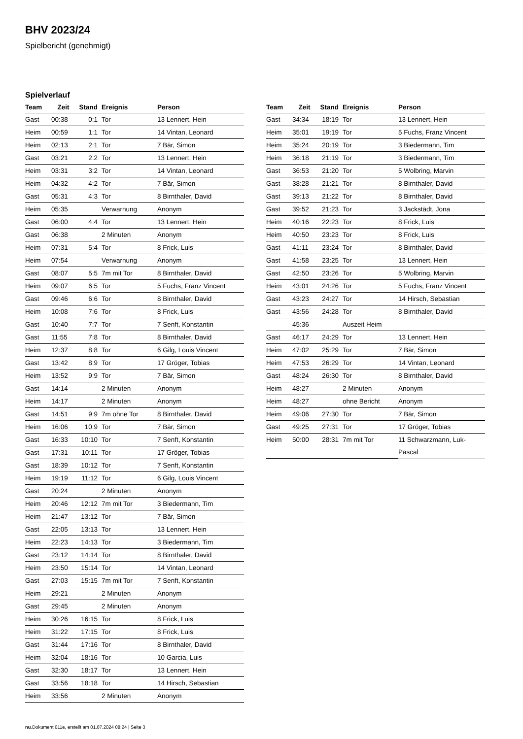BHV 2023/24
Spielbericht (genehmigt)
Spielverlauf
| Team | Zeit | Stand | Ereignis | Person |
| --- | --- | --- | --- | --- |
| Gast | 00:38 | 0:1 | Tor | 13 Lennert, Hein |
| Heim | 00:59 | 1:1 | Tor | 14 Vintan, Leonard |
| Heim | 02:13 | 2:1 | Tor | 7 Bär, Simon |
| Gast | 03:21 | 2:2 | Tor | 13 Lennert, Hein |
| Heim | 03:31 | 3:2 | Tor | 14 Vintan, Leonard |
| Heim | 04:32 | 4:2 | Tor | 7 Bär, Simon |
| Gast | 05:31 | 4:3 | Tor | 8 Birnthaler, David |
| Heim | 05:35 | | Verwarnung | Anonym |
| Gast | 06:00 | 4:4 | Tor | 13 Lennert, Hein |
| Gast | 06:38 | | 2 Minuten | Anonym |
| Heim | 07:31 | 5:4 | Tor | 8 Frick, Luis |
| Heim | 07:54 | | Verwarnung | Anonym |
| Gast | 08:07 | 5:5 | 7m mit Tor | 8 Birnthaler, David |
| Heim | 09:07 | 6:5 | Tor | 5 Fuchs, Franz Vincent |
| Gast | 09:46 | 6:6 | Tor | 8 Birnthaler, David |
| Heim | 10:08 | 7:6 | Tor | 8 Frick, Luis |
| Gast | 10:40 | 7:7 | Tor | 7 Senft, Konstantin |
| Gast | 11:55 | 7:8 | Tor | 8 Birnthaler, David |
| Heim | 12:37 | 8:8 | Tor | 6 Gilg, Louis Vincent |
| Gast | 13:42 | 8:9 | Tor | 17 Gröger, Tobias |
| Heim | 13:52 | 9:9 | Tor | 7 Bär, Simon |
| Gast | 14:14 | | 2 Minuten | Anonym |
| Heim | 14:17 | | 2 Minuten | Anonym |
| Gast | 14:51 | 9:9 | 7m ohne Tor | 8 Birnthaler, David |
| Heim | 16:06 | 10:9 | Tor | 7 Bär, Simon |
| Gast | 16:33 | 10:10 | Tor | 7 Senft, Konstantin |
| Gast | 17:31 | 10:11 | Tor | 17 Gröger, Tobias |
| Gast | 18:39 | 10:12 | Tor | 7 Senft, Konstantin |
| Heim | 19:19 | 11:12 | Tor | 6 Gilg, Louis Vincent |
| Gast | 20:24 | | 2 Minuten | Anonym |
| Heim | 20:46 | 12:12 | 7m mit Tor | 3 Biedermann, Tim |
| Heim | 21:47 | 13:12 | Tor | 7 Bär, Simon |
| Gast | 22:05 | 13:13 | Tor | 13 Lennert, Hein |
| Heim | 22:23 | 14:13 | Tor | 3 Biedermann, Tim |
| Gast | 23:12 | 14:14 | Tor | 8 Birnthaler, David |
| Heim | 23:50 | 15:14 | Tor | 14 Vintan, Leonard |
| Gast | 27:03 | 15:15 | 7m mit Tor | 7 Senft, Konstantin |
| Heim | 29:21 | | 2 Minuten | Anonym |
| Gast | 29:45 | | 2 Minuten | Anonym |
| Heim | 30:26 | 16:15 | Tor | 8 Frick, Luis |
| Heim | 31:22 | 17:15 | Tor | 8 Frick, Luis |
| Gast | 31:44 | 17:16 | Tor | 8 Birnthaler, David |
| Heim | 32:04 | 18:16 | Tor | 10 Garcia, Luis |
| Gast | 32:30 | 18:17 | Tor | 13 Lennert, Hein |
| Gast | 33:56 | 18:18 | Tor | 14 Hirsch, Sebastian |
| Heim | 33:56 | | 2 Minuten | Anonym |
| Team | Zeit | Stand | Ereignis | Person |
| --- | --- | --- | --- | --- |
| Gast | 34:34 | 18:19 | Tor | 13 Lennert, Hein |
| Heim | 35:01 | 19:19 | Tor | 5 Fuchs, Franz Vincent |
| Heim | 35:24 | 20:19 | Tor | 3 Biedermann, Tim |
| Heim | 36:18 | 21:19 | Tor | 3 Biedermann, Tim |
| Gast | 36:53 | 21:20 | Tor | 5 Wolbring, Marvin |
| Gast | 38:28 | 21:21 | Tor | 8 Birnthaler, David |
| Gast | 39:13 | 21:22 | Tor | 8 Birnthaler, David |
| Gast | 39:52 | 21:23 | Tor | 3 Jackstädt, Jona |
| Heim | 40:16 | 22:23 | Tor | 8 Frick, Luis |
| Heim | 40:50 | 23:23 | Tor | 8 Frick, Luis |
| Gast | 41:11 | 23:24 | Tor | 8 Birnthaler, David |
| Gast | 41:58 | 23:25 | Tor | 13 Lennert, Hein |
| Gast | 42:50 | 23:26 | Tor | 5 Wolbring, Marvin |
| Heim | 43:01 | 24:26 | Tor | 5 Fuchs, Franz Vincent |
| Gast | 43:23 | 24:27 | Tor | 14 Hirsch, Sebastian |
| Gast | 43:56 | 24:28 | Tor | 8 Birnthaler, David |
| | 45:36 | | Auszeit Heim | |
| Gast | 46:17 | 24:29 | Tor | 13 Lennert, Hein |
| Heim | 47:02 | 25:29 | Tor | 7 Bär, Simon |
| Heim | 47:53 | 26:29 | Tor | 14 Vintan, Leonard |
| Gast | 48:24 | 26:30 | Tor | 8 Birnthaler, David |
| Heim | 48:27 | | 2 Minuten | Anonym |
| Heim | 48:27 | | ohne Bericht | Anonym |
| Heim | 49:06 | 27:30 | Tor | 7 Bär, Simon |
| Gast | 49:25 | 27:31 | Tor | 17 Gröger, Tobias |
| Heim | 50:00 | 28:31 | 7m mit Tor | 11 Schwarzmann, Luk-Pascal |
nu.Dokument 011e, erstellt am 01.07.2024 08:24 | Seite 3